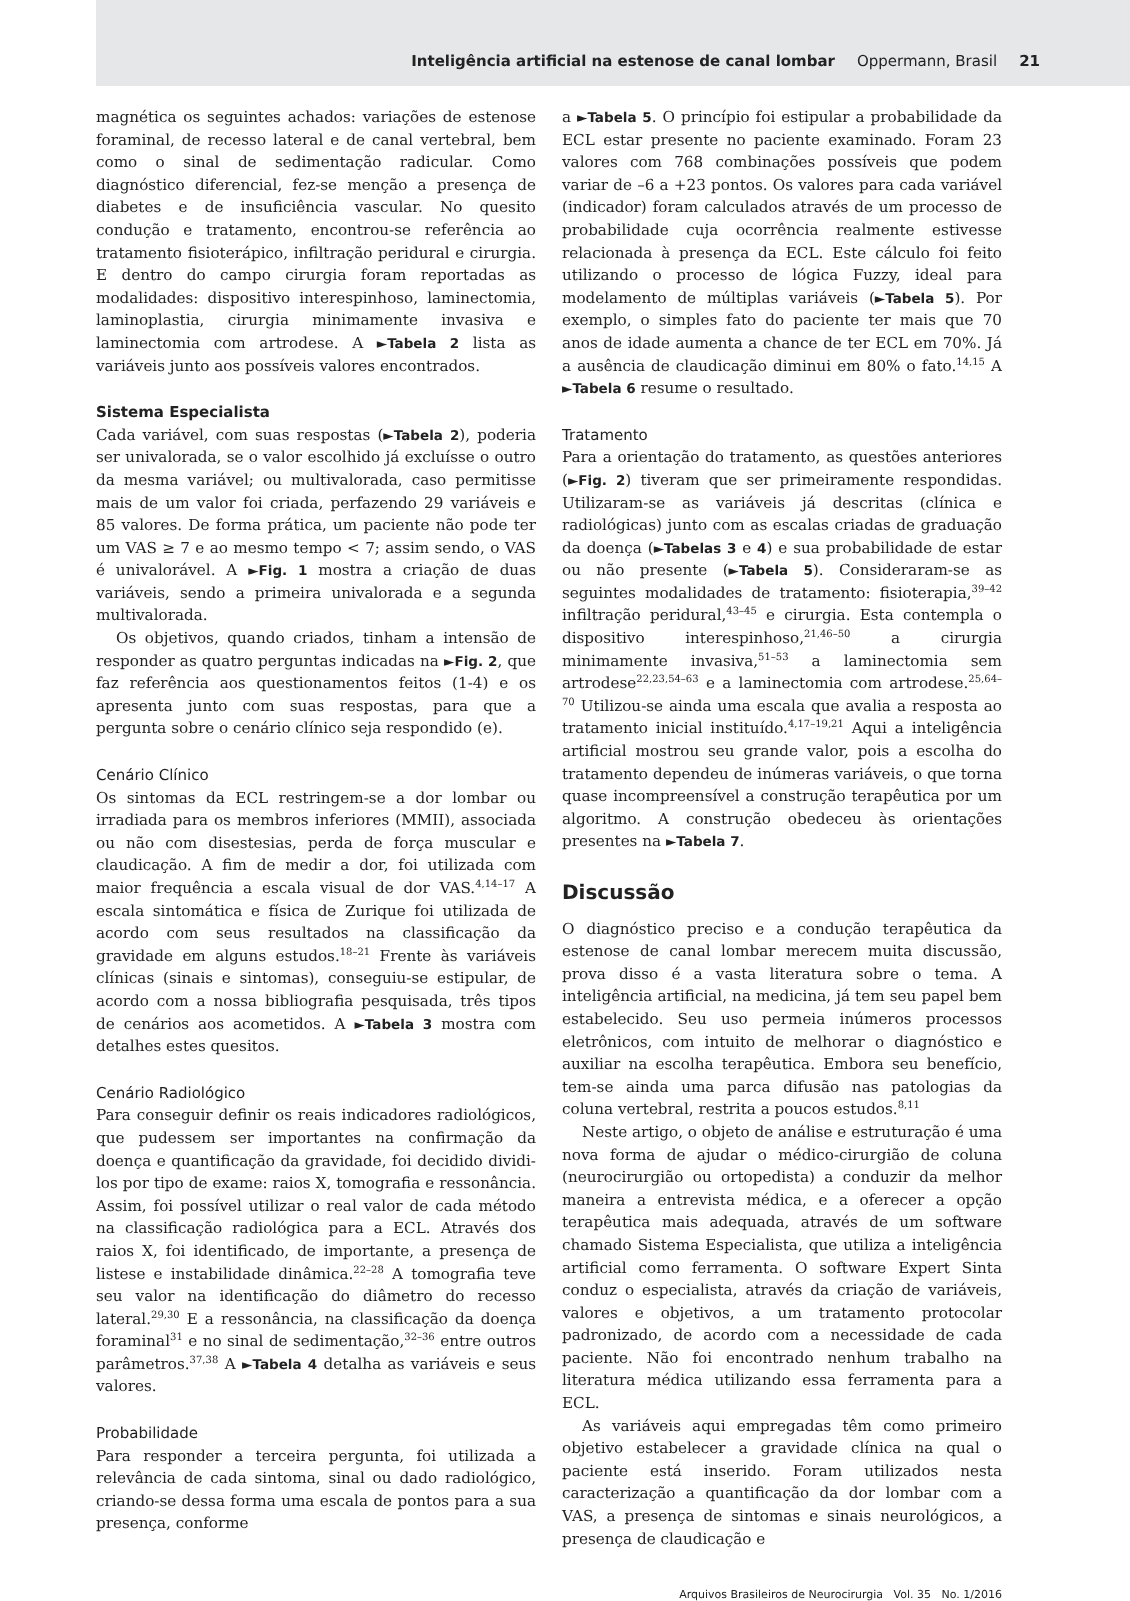Inteligência artificial na estenose de canal lombar Oppermann, Brasil 21
magnética os seguintes achados: variações de estenose foraminal, de recesso lateral e de canal vertebral, bem como o sinal de sedimentação radicular. Como diagnóstico diferencial, fez-se menção a presença de diabetes e de insuficiência vascular. No quesito condução e tratamento, encontrou-se referência ao tratamento fisioterápico, infiltração peridural e cirurgia. E dentro do campo cirurgia foram reportadas as modalidades: dispositivo interespinhoso, laminectomia, laminoplastia, cirurgia minimamente invasiva e laminectomia com artrodese. A ►Tabela 2 lista as variáveis junto aos possíveis valores encontrados.
Sistema Especialista
Cada variável, com suas respostas (►Tabela 2), poderia ser univalorada, se o valor escolhido já excluísse o outro da mesma variável; ou multivalorada, caso permitisse mais de um valor foi criada, perfazendo 29 variáveis e 85 valores. De forma prática, um paciente não pode ter um VAS ≥ 7 e ao mesmo tempo < 7; assim sendo, o VAS é univalorável. A ►Fig. 1 mostra a criação de duas variáveis, sendo a primeira univalorada e a segunda multivalorada.
Os objetivos, quando criados, tinham a intensão de responder as quatro perguntas indicadas na ►Fig. 2, que faz referência aos questionamentos feitos (1-4) e os apresenta junto com suas respostas, para que a pergunta sobre o cenário clínico seja respondido (e).
Cenário Clínico
Os sintomas da ECL restringem-se a dor lombar ou irradiada para os membros inferiores (MMII), associada ou não com disestesias, perda de força muscular e claudicação. A fim de medir a dor, foi utilizada com maior frequência a escala visual de dor VAS.<sup>4,14–17</sup> A escala sintomática e física de Zurique foi utilizada de acordo com seus resultados na classificação da gravidade em alguns estudos.<sup>18–21</sup> Frente às variáveis clínicas (sinais e sintomas), conseguiu-se estipular, de acordo com a nossa bibliografia pesquisada, três tipos de cenários aos acometidos. A ►Tabela 3 mostra com detalhes estes quesitos.
Cenário Radiológico
Para conseguir definir os reais indicadores radiológicos, que pudessem ser importantes na confirmação da doença e quantificação da gravidade, foi decidido dividi-los por tipo de exame: raios X, tomografia e ressonância. Assim, foi possível utilizar o real valor de cada método na classificação radiológica para a ECL. Através dos raios X, foi identificado, de importante, a presença de listese e instabilidade dinâmica.<sup>22–28</sup> A tomografia teve seu valor na identificação do diâmetro do recesso lateral.<sup>29,30</sup> E a ressonância, na classificação da doença foraminal<sup>31</sup> e no sinal de sedimentação,<sup>32–36</sup> entre outros parâmetros.<sup>37,38</sup> A ►Tabela 4 detalha as variáveis e seus valores.
Probabilidade
Para responder a terceira pergunta, foi utilizada a relevância de cada sintoma, sinal ou dado radiológico, criando-se dessa forma uma escala de pontos para a sua presença, conforme
a ►Tabela 5. O princípio foi estipular a probabilidade da ECL estar presente no paciente examinado. Foram 23 valores com 768 combinações possíveis que podem variar de –6 a +23 pontos. Os valores para cada variável (indicador) foram calculados através de um processo de probabilidade cuja ocorrência realmente estivesse relacionada à presença da ECL. Este cálculo foi feito utilizando o processo de lógica Fuzzy, ideal para modelamento de múltiplas variáveis (►Tabela 5). Por exemplo, o simples fato do paciente ter mais que 70 anos de idade aumenta a chance de ter ECL em 70%. Já a ausência de claudicação diminui em 80% o fato.<sup>14,15</sup> A ►Tabela 6 resume o resultado.
Tratamento
Para a orientação do tratamento, as questões anteriores (►Fig. 2) tiveram que ser primeiramente respondidas. Utilizaram-se as variáveis já descritas (clínica e radiológicas) junto com as escalas criadas de graduação da doença (►Tabelas 3 e 4) e sua probabilidade de estar ou não presente (►Tabela 5). Consideraram-se as seguintes modalidades de tratamento: fisioterapia,<sup>39–42</sup> infiltração peridural,<sup>43–45</sup> e cirurgia. Esta contempla o dispositivo interespinhoso,<sup>21,46–50</sup> a cirurgia minimamente invasiva,<sup>51–53</sup> a laminectomia sem artrodese<sup>22,23,54–63</sup> e a laminectomia com artrodese.<sup>25,64–70</sup> Utilizou-se ainda uma escala que avalia a resposta ao tratamento inicial instituído.<sup>4,17–19,21</sup> Aqui a inteligência artificial mostrou seu grande valor, pois a escolha do tratamento dependeu de inúmeras variáveis, o que torna quase incompreensível a construção terapêutica por um algoritmo. A construção obedeceu às orientações presentes na ►Tabela 7.
Discussão
O diagnóstico preciso e a condução terapêutica da estenose de canal lombar merecem muita discussão, prova disso é a vasta literatura sobre o tema. A inteligência artificial, na medicina, já tem seu papel bem estabelecido. Seu uso permeia inúmeros processos eletrônicos, com intuito de melhorar o diagnóstico e auxiliar na escolha terapêutica. Embora seu benefício, tem-se ainda uma parca difusão nas patologias da coluna vertebral, restrita a poucos estudos.<sup>8,11</sup>
Neste artigo, o objeto de análise e estruturação é uma nova forma de ajudar o médico-cirurgião de coluna (neurocirurgião ou ortopedista) a conduzir da melhor maneira a entrevista médica, e a oferecer a opção terapêutica mais adequada, através de um software chamado Sistema Especialista, que utiliza a inteligência artificial como ferramenta. O software Expert Sinta conduz o especialista, através da criação de variáveis, valores e objetivos, a um tratamento protocolar padronizado, de acordo com a necessidade de cada paciente. Não foi encontrado nenhum trabalho na literatura médica utilizando essa ferramenta para a ECL.
As variáveis aqui empregadas têm como primeiro objetivo estabelecer a gravidade clínica na qual o paciente está inserido. Foram utilizados nesta caracterização a quantificação da dor lombar com a VAS, a presença de sintomas e sinais neurológicos, a presença de claudicação e
Arquivos Brasileiros de Neurocirurgia Vol. 35 No. 1/2016